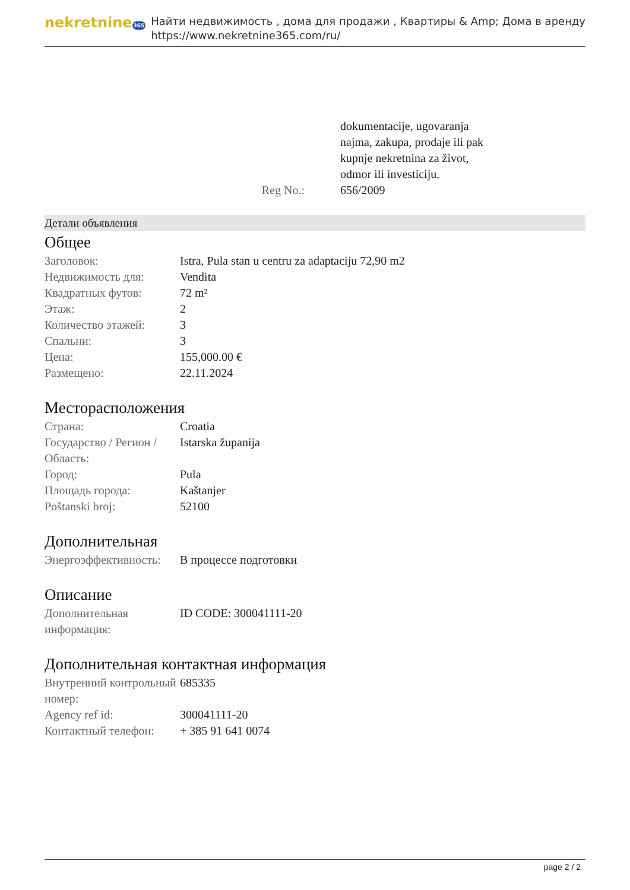nekretnine365
Найти недвижимость , дома для продажи , Квартиры & Amp; Дома в аренду
https://www.nekretnine365.com/ru/
| | dokumentacije, ugovaranja najma, zakupa, prodaje ili pak kupnje nekretnina za život, odmor ili investiciju. |
| Reg No.: | 656/2009 |
Детали объявления
Общее
| Заголовок: | Istra, Pula stan u centru za adaptaciju 72,90 m2 |
| Недвижимость для: | Vendita |
| Квадратных футов: | 72 m² |
| Этаж: | 2 |
| Количество этажей: | 3 |
| Спальни: | 3 |
| Цена: | 155,000.00 € |
| Размещено: | 22.11.2024 |
Месторасположения
| Страна: | Croatia |
| Государство / Регион / Область: | Istarska županija |
| Город: | Pula |
| Площадь города: | Kaštanjer |
| Poštanski broj: | 52100 |
Дополнительная
| Энергоэффективность: | В процессе подготовки |
Описание
| Дополнительная информация: | ID CODE: 300041111-20 |
Дополнительная контактная информация
| Внутренний контрольный номер: | 685335 |
| Agency ref id: | 300041111-20 |
| Контактный телефон: | + 385 91 641 0074 |
page 2 / 2